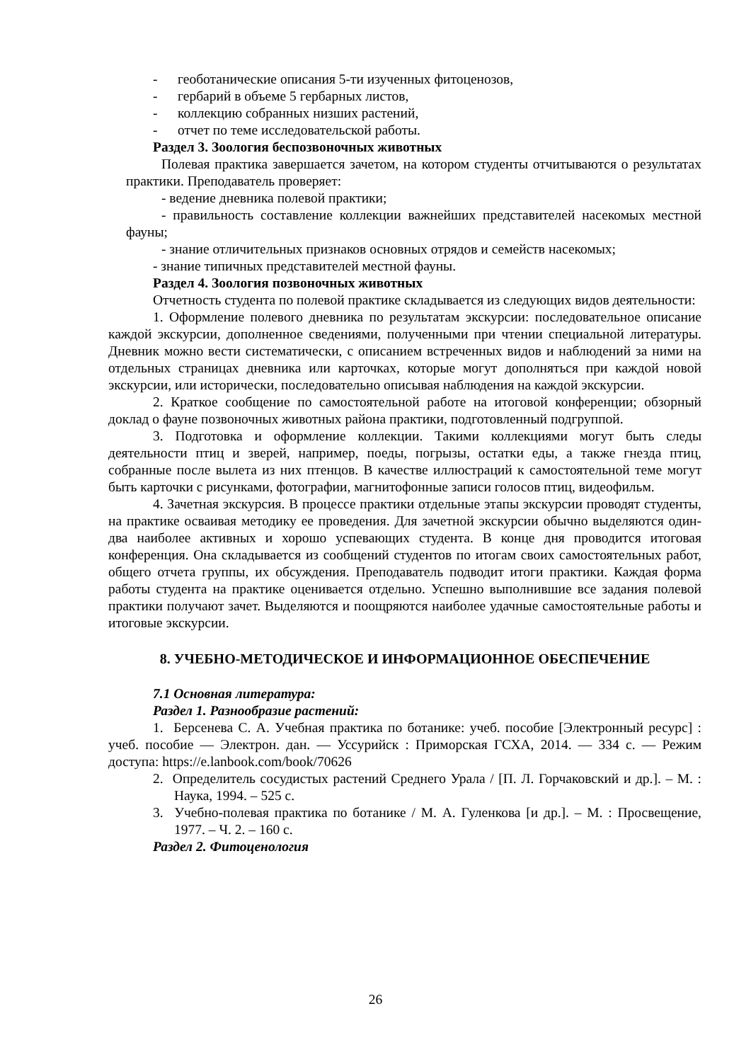- геоботанические описания 5-ти изученных фитоценозов,
- гербарий в объеме 5 гербарных листов,
- коллекцию собранных низших растений,
- отчет по теме исследовательской работы.
Раздел 3. Зоология беспозвоночных животных
Полевая практика завершается зачетом, на котором студенты отчитываются о результатах практики. Преподаватель проверяет:
- ведение дневника полевой практики;
- правильность составление коллекции важнейших представителей насекомых местной фауны;
- знание отличительных признаков основных отрядов и семейств насекомых;
- знание типичных представителей местной фауны.
Раздел 4. Зоология позвоночных животных
Отчетность студента по полевой практике складывается из следующих видов деятельности:
1. Оформление полевого дневника по результатам экскурсии: последовательное описание каждой экскурсии, дополненное сведениями, полученными при чтении специальной литературы. Дневник можно вести систематически, с описанием встреченных видов и наблюдений за ними на отдельных страницах дневника или карточках, которые могут дополняться при каждой новой экскурсии, или исторически, последовательно описывая наблюдения на каждой экскурсии.
2. Краткое сообщение по самостоятельной работе на итоговой конференции; обзорный доклад о фауне позвоночных животных района практики, подготовленный подгруппой.
3. Подготовка и оформление коллекции. Такими коллекциями могут быть следы деятельности птиц и зверей, например, поеды, погрызы, остатки еды, а также гнезда птиц, собранные после вылета из них птенцов. В качестве иллюстраций к самостоятельной теме могут быть карточки с рисунками, фотографии, магнитофонные записи голосов птиц, видеофильм.
4. Зачетная экскурсия. В процессе практики отдельные этапы экскурсии проводят студенты, на практике осваивая методику ее проведения. Для зачетной экскурсии обычно выделяются один-два наиболее активных и хорошо успевающих студента. В конце дня проводится итоговая конференция. Она складывается из сообщений студентов по итогам своих самостоятельных работ, общего отчета группы, их обсуждения. Преподаватель подводит итоги практики. Каждая форма работы студента на практике оценивается отдельно. Успешно выполнившие все задания полевой практики получают зачет. Выделяются и поощряются наиболее удачные самостоятельные работы и итоговые экскурсии.
8. УЧЕБНО-МЕТОДИЧЕСКОЕ И ИНФОРМАЦИОННОЕ ОБЕСПЕЧЕНИЕ
7.1 Основная литература:
Раздел 1. Разнообразие растений:
1. Берсенева С. А. Учебная практика по ботанике: учеб. пособие [Электронный ресурс] : учеб. пособие — Электрон. дан. — Уссурийск : Приморская ГСХА, 2014. — 334 с. — Режим доступа: https://e.lanbook.com/book/70626
2. Определитель сосудистых растений Среднего Урала / [П. Л. Горчаковский и др.]. – М. : Наука, 1994. – 525 с.
3. Учебно-полевая практика по ботанике / М. А. Гуленкова [и др.]. – М. : Просвещение, 1977. – Ч. 2. – 160 с.
Раздел 2. Фитоценология
26